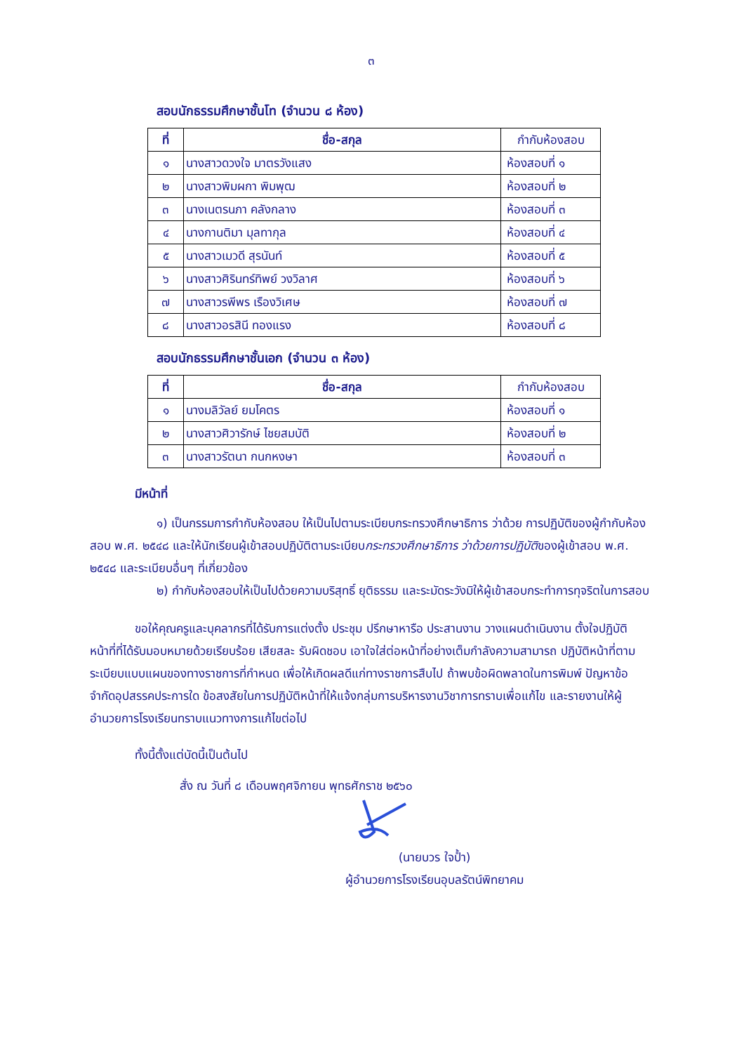๓
สอบนักธรรมศึกษาชั้นโท (จำนวน ๘ ห้อง)
| ที่ | ชื่อ-สกุล | กำกับห้องสอบ |
| --- | --- | --- |
| ๑ | นางสาวดวงใจ มาตรวังแสง | ห้องสอบที่ ๑ |
| ๒ | นางสาวพิมผกา พิมพุฒ | ห้องสอบที่ ๒ |
| ๓ | นางเนตรนภา คลังกลาง | ห้องสอบที่ ๓ |
| ๔ | นางกานติมา มุลทากุล | ห้องสอบที่ ๔ |
| ๕ | นางสาวเมวดี สุรนันท์ | ห้องสอบที่ ๕ |
| ๖ | นางสาวศิรินทร์ทิพย์ วงวิลาศ | ห้องสอบที่ ๖ |
| ๗ | นางสาวรพีพร เรืองวิเศษ | ห้องสอบที่ ๗ |
| ๘ | นางสาวอรสินี ทองแรง | ห้องสอบที่ ๘ |
สอบนักธรรมศึกษาชั้นเอก (จำนวน ๓ ห้อง)
| ที่ | ชื่อ-สกุล | กำกับห้องสอบ |
| --- | --- | --- |
| ๑ | นางมลิวัลย์ ยมโคตร | ห้องสอบที่ ๑ |
| ๒ | นางสาวศิวารักษ์ ไชยสมบัติ | ห้องสอบที่ ๒ |
| ๓ | นางสาวรัตนา กนกหงษา | ห้องสอบที่ ๓ |
มีหน้าที่
๑) เป็นกรรมการกำกับห้องสอบ ให้เป็นไปตามระเบียบกระทรวงศึกษาธิการ ว่าด้วย การปฏิบัติของผู้กำกับห้องสอบ พ.ศ. ๒๕๔๘ และให้นักเรียนผู้เข้าสอบปฏิบัติตามระเบียบกระทรวงศึกษาธิการ ว่าด้วยการปฏิบัติของผู้เข้าสอบ พ.ศ. ๒๕๔๘ และระเบียบอื่นๆ ที่เกี่ยวข้อง
๒) กำกับห้องสอบให้เป็นไปด้วยความบริสุทธิ์ ยุติธรรม และระมัดระวังมิให้ผู้เข้าสอบกระทำการทุจริตในการสอบ
ขอให้คุณครูและบุคลากรที่ได้รับการแต่งตั้ง ประชุม ปรึกษาหารือ ประสานงาน วางแผนดำเนินงาน ตั้งใจปฏิบัติหน้าที่ที่ได้รับมอบหมายด้วยเรียบร้อย เสียสละ รับผิดชอบ เอาใจใส่ต่อหน้าที่อย่างเต็มกำลังความสามารถ ปฏิบัติหน้าที่ตามระเบียบแบบแผนของทางราชการที่กำหนด เพื่อให้เกิดผลดีแก่ทางราชการสืบไป ถ้าพบข้อผิดพลาดในการพิมพ์ ปัญหาข้อจำกัดอุปสรรคประการใด ข้อสงสัยในการปฏิบัติหน้าที่ให้แจ้งกลุ่มการบริหารงานวิชาการทราบเพื่อแก้ไข และรายงานให้ผู้อำนวยการโรงเรียนทราบแนวทางการแก้ไขต่อไป
ทั้งนี้ตั้งแต่บัดนี้เป็นต้นไป
สั่ง ณ วันที่ ๘ เดือนพฤศจิกายน พุทธศักราช ๒๕๖๐
(นายบวร ใจป้ำ)
ผู้อำนวยการโรงเรียนอุบลรัตน์พิทยาคม